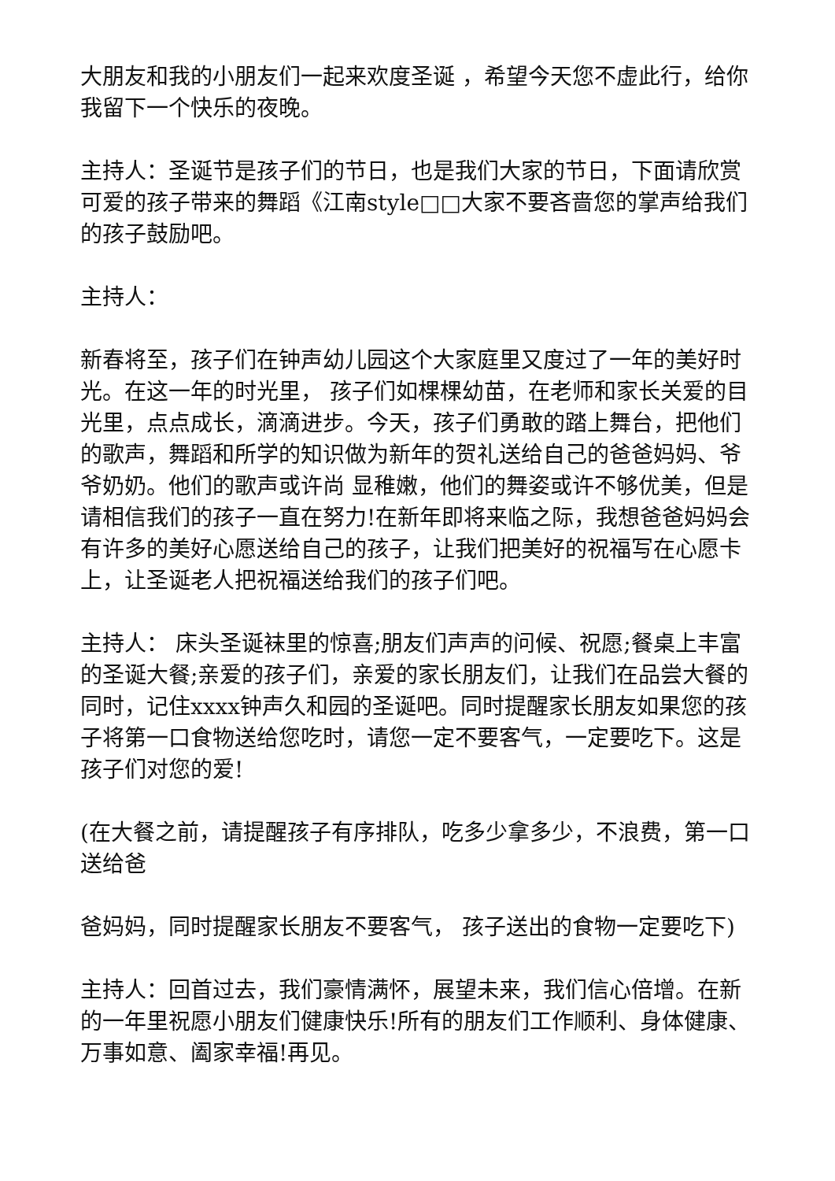大朋友和我的小朋友们一起来欢度圣诞 ，希望今天您不虚此行，给你我留下一个快乐的夜晚。
主持人：圣诞节是孩子们的节日，也是我们大家的节日，下面请欣赏可爱的孩子带来的舞蹈《江南style□□大家不要吝啬您的掌声给我们的孩子鼓励吧。
主持人：
新春将至，孩子们在钟声幼儿园这个大家庭里又度过了一年的美好时光。在这一年的时光里， 孩子们如棵棵幼苗，在老师和家长关爱的目光里，点点成长，滴滴进步。今天，孩子们勇敢的踏上舞台，把他们的歌声，舞蹈和所学的知识做为新年的贺礼送给自己的爸爸妈妈、爷爷奶奶。他们的歌声或许尚 显稚嫩，他们的舞姿或许不够优美，但是请相信我们的孩子一直在努力!在新年即将来临之际，我想爸爸妈妈会有许多的美好心愿送给自己的孩子，让我们把美好的祝福写在心愿卡上，让圣诞老人把祝福送给我们的孩子们吧。
主持人： 床头圣诞袜里的惊喜;朋友们声声的问候、祝愿;餐桌上丰富的圣诞大餐;亲爱的孩子们，亲爱的家长朋友们，让我们在品尝大餐的同时，记住xxxx钟声久和园的圣诞吧。同时提醒家长朋友如果您的孩子将第一口食物送给您吃时，请您一定不要客气，一定要吃下。这是孩子们对您的爱!
(在大餐之前，请提醒孩子有序排队，吃多少拿多少，不浪费，第一口送给爸
爸妈妈，同时提醒家长朋友不要客气， 孩子送出的食物一定要吃下)
主持人：回首过去，我们豪情满怀，展望未来，我们信心倍增。在新的一年里祝愿小朋友们健康快乐!所有的朋友们工作顺利、身体健康、万事如意、阖家幸福!再见。